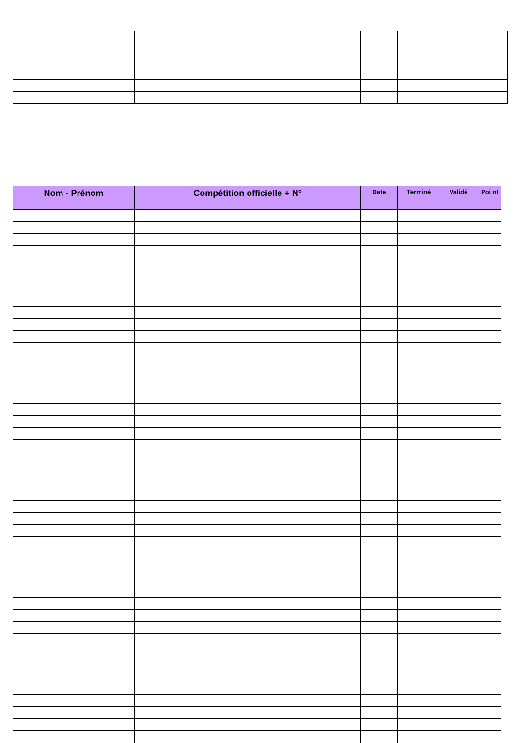| Nom - Prénom | Compétition officielle + N° | Date | Terminé | Validé | Poi nt |
| --- | --- | --- | --- | --- | --- |